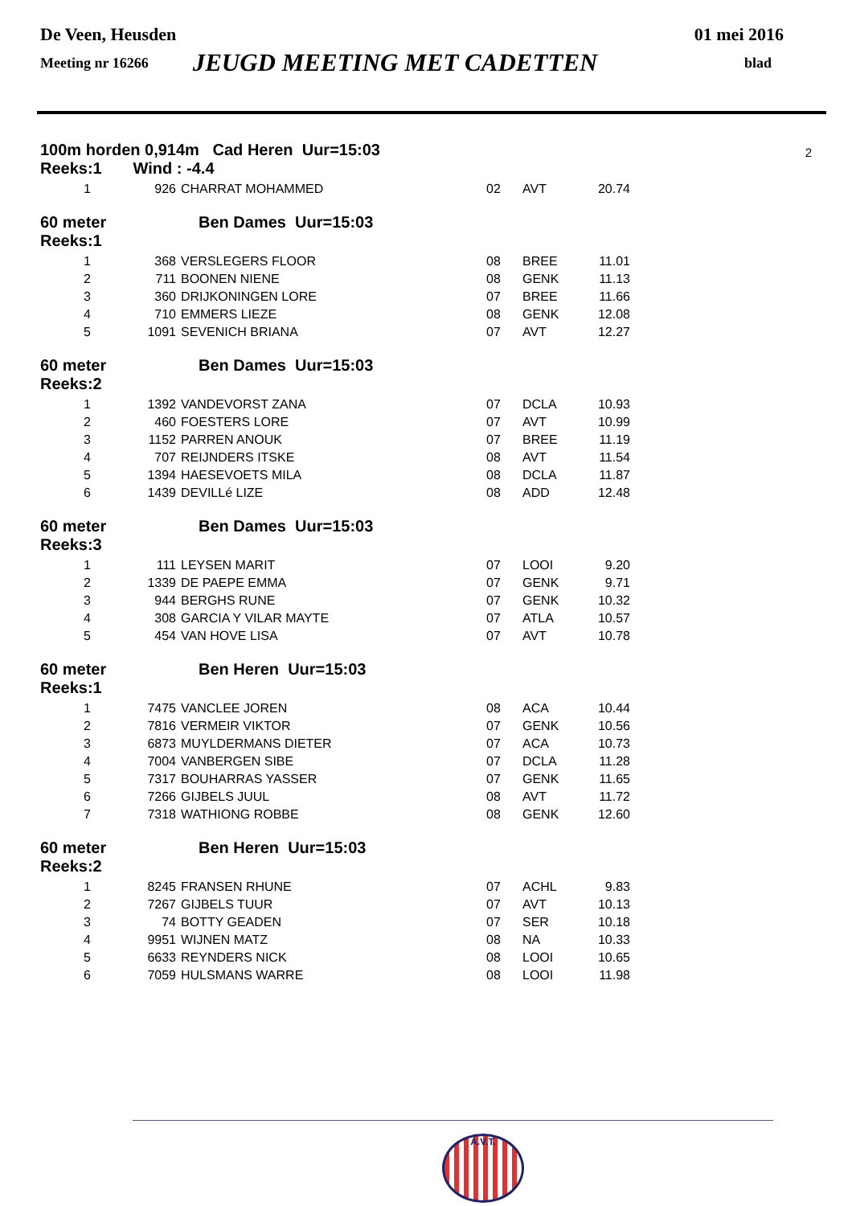De Veen, Heusden 01 mei 2016
Meeting nr 16266 JEUGD MEETING MET CADETTEN blad
100m horden 0,914m Cad Heren Uur=15:03 2
Reeks:1 Wind : -4.4
| 1 | 926 | CHARRAT MOHAMMED | 02 | AVT | 20.74 |
60 meter Ben Dames Uur=15:03
Reeks:1
| 1 | 368 | VERSLEGERS FLOOR | 08 | BREE | 11.01 |
| 2 | 711 | BOONEN NIENE | 08 | GENK | 11.13 |
| 3 | 360 | DRIJKONINGEN LORE | 07 | BREE | 11.66 |
| 4 | 710 | EMMERS LIEZE | 08 | GENK | 12.08 |
| 5 | 1091 | SEVENICH BRIANA | 07 | AVT | 12.27 |
60 meter Ben Dames Uur=15:03
Reeks:2
| 1 | 1392 | VANDEVORST ZANA | 07 | DCLA | 10.93 |
| 2 | 460 | FOESTERS LORE | 07 | AVT | 10.99 |
| 3 | 1152 | PARREN ANOUK | 07 | BREE | 11.19 |
| 4 | 707 | REIJNDERS ITSKE | 08 | AVT | 11.54 |
| 5 | 1394 | HAESEVOETS MILA | 08 | DCLA | 11.87 |
| 6 | 1439 | DEVILLé LIZE | 08 | ADD | 12.48 |
60 meter Ben Dames Uur=15:03
Reeks:3
| 1 | 111 | LEYSEN MARIT | 07 | LOOI | 9.20 |
| 2 | 1339 | DE PAEPE EMMA | 07 | GENK | 9.71 |
| 3 | 944 | BERGHS RUNE | 07 | GENK | 10.32 |
| 4 | 308 | GARCIA Y VILAR MAYTE | 07 | ATLA | 10.57 |
| 5 | 454 | VAN HOVE LISA | 07 | AVT | 10.78 |
60 meter Ben Heren Uur=15:03
Reeks:1
| 1 | 7475 | VANCLEE JOREN | 08 | ACA | 10.44 |
| 2 | 7816 | VERMEIR VIKTOR | 07 | GENK | 10.56 |
| 3 | 6873 | MUYLDERMANS DIETER | 07 | ACA | 10.73 |
| 4 | 7004 | VANBERGEN SIBE | 07 | DCLA | 11.28 |
| 5 | 7317 | BOUHARRAS YASSER | 07 | GENK | 11.65 |
| 6 | 7266 | GIJBELS JUUL | 08 | AVT | 11.72 |
| 7 | 7318 | WATHIONG ROBBE | 08 | GENK | 12.60 |
60 meter Ben Heren Uur=15:03
Reeks:2
| 1 | 8245 | FRANSEN RHUNE | 07 | ACHL | 9.83 |
| 2 | 7267 | GIJBELS TUUR | 07 | AVT | 10.13 |
| 3 | 74 | BOTTY GEADEN | 07 | SER | 10.18 |
| 4 | 9951 | WIJNEN MATZ | 08 | NA | 10.33 |
| 5 | 6633 | REYNDERS NICK | 08 | LOOI | 10.65 |
| 6 | 7059 | HULSMANS WARRE | 08 | LOOI | 11.98 |
A.V.T.